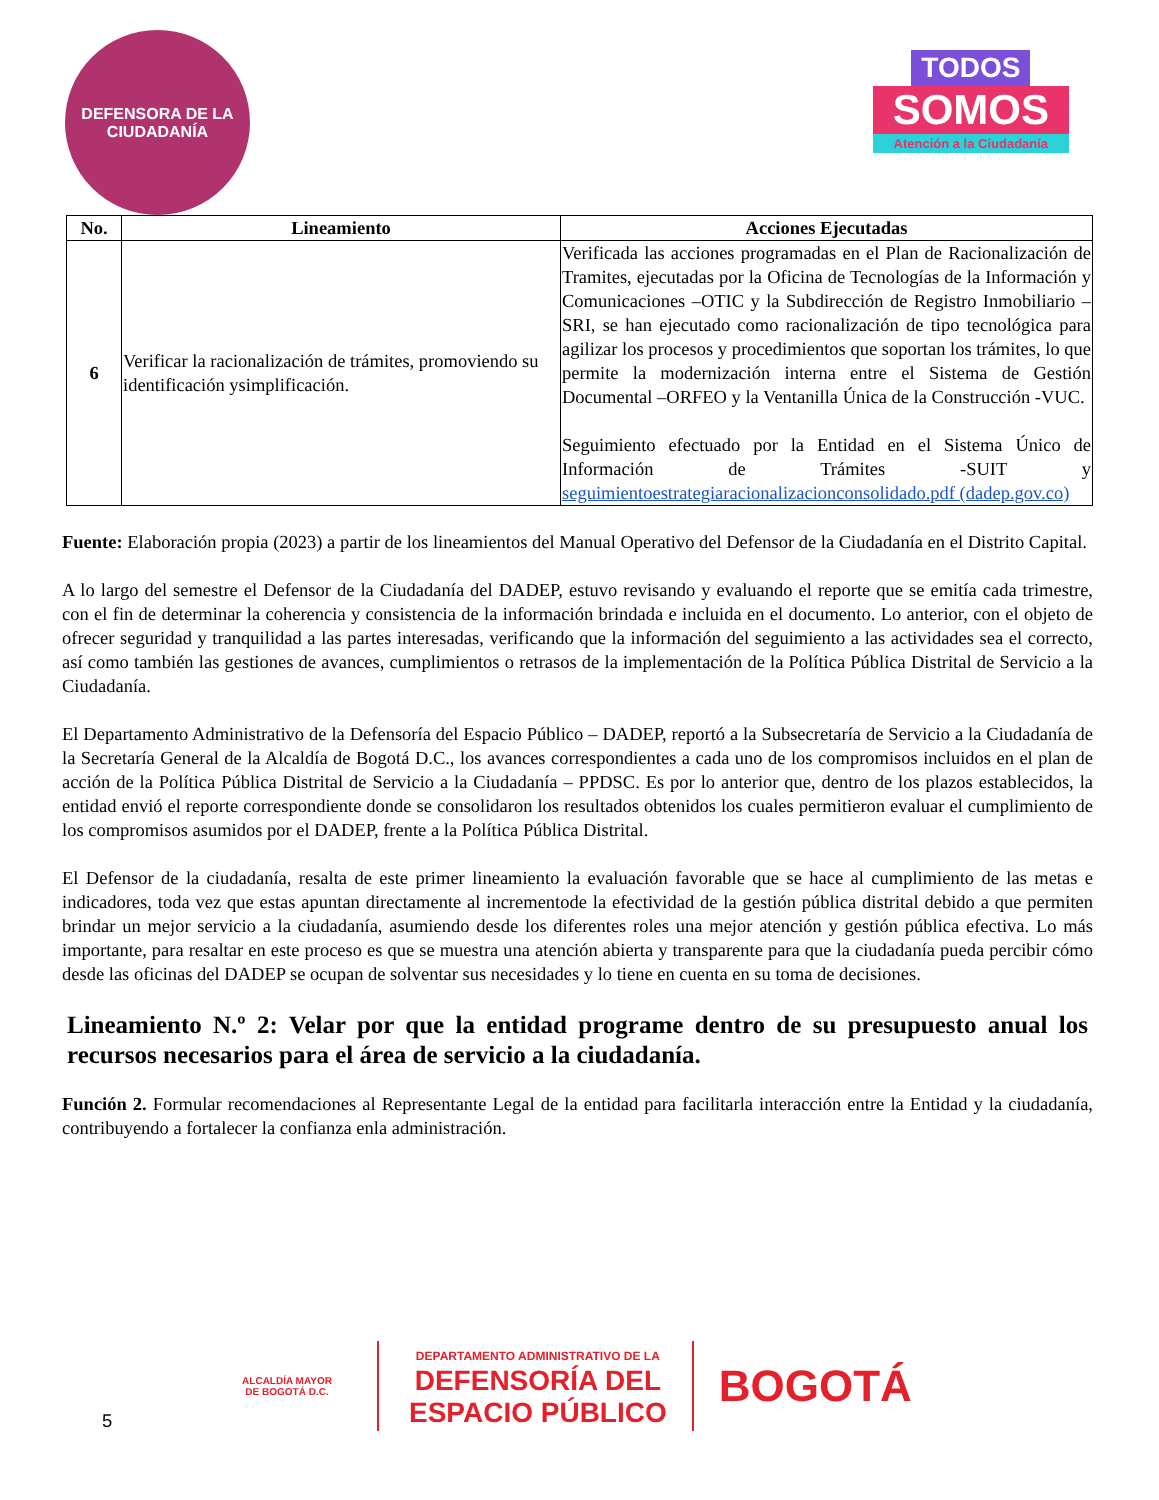DEFENSORA DE LA
CIUDADANÍA
TODOS
SOMOS
Atención a la Ciudadanía
| No. | Lineamiento | Acciones Ejecutadas |
| --- | --- | --- |
| 6 | Verificar la racionalización de trámites, promoviendo su identificación ysimplificación. | Verificada las acciones programadas en el Plan de Racionalización de Tramites, ejecutadas por la Oficina de Tecnologías de la Información y Comunicaciones –OTIC y la Subdirección de Registro Inmobiliario –SRI, se han ejecutado como racionalización de tipo tecnológica para agilizar los procesos y procedimientos que soportan los trámites, lo que permite la modernización interna entre el Sistema de Gestión Documental –ORFEO y la Ventanilla Única de la Construcción -VUC. Seguimiento efectuado por la Entidad en el Sistema Único de Información de Trámites -SUIT y seguimientoestrategiaracionalizacionconsolidado.pdf (dadep.gov.co) |
Fuente: Elaboración propia (2023) a partir de los lineamientos del Manual Operativo del Defensor de la Ciudadanía en el Distrito Capital.
A lo largo del semestre el Defensor de la Ciudadanía del DADEP, estuvo revisando y evaluando el reporte que se emitía cada trimestre, con el fin de determinar la coherencia y consistencia de la información brindada e incluida en el documento. Lo anterior, con el objeto de ofrecer seguridad y tranquilidad a las partes interesadas, verificando que la información del seguimiento a las actividades sea el correcto, así como también las gestiones de avances, cumplimientos o retrasos de la implementación de la Política Pública Distrital de Servicio a la Ciudadanía.
El Departamento Administrativo de la Defensoría del Espacio Público – DADEP, reportó a la Subsecretaría de Servicio a la Ciudadanía de la Secretaría General de la Alcaldía de Bogotá D.C., los avances correspondientes a cada uno de los compromisos incluidos en el plan de acción de la Política Pública Distrital de Servicio a la Ciudadanía – PPDSC. Es por lo anterior que, dentro de los plazos establecidos, la entidad envió el reporte correspondiente donde se consolidaron los resultados obtenidos los cuales permitieron evaluar el cumplimiento de los compromisos asumidos por el DADEP, frente a la Política Pública Distrital.
El Defensor de la ciudadanía, resalta de este primer lineamiento la evaluación favorable que se hace al cumplimiento de las metas e indicadores, toda vez que estas apuntan directamente al incrementode la efectividad de la gestión pública distrital debido a que permiten brindar un mejor servicio a la ciudadanía, asumiendo desde los diferentes roles una mejor atención y gestión pública efectiva. Lo más importante, para resaltar en este proceso es que se muestra una atención abierta y transparente para que la ciudadanía pueda percibir cómo desde las oficinas del DADEP se ocupan de solventar sus necesidades y lo tiene en cuenta en su toma de decisiones.
Lineamiento N.º 2: Velar por que la entidad programe dentro de su presupuesto anual los recursos necesarios para el área de servicio a la ciudadanía.
Función 2. Formular recomendaciones al Representante Legal de la entidad para facilitarla interacción entre la Entidad y la ciudadanía, contribuyendo a fortalecer la confianza enla administración.
5 ALCALDÍA MAYOR
DE BOGOTÁ D.C. DEPARTAMENTO ADMINISTRATIVO DE LA
DEFENSORÍA DEL
ESPACIO PÚBLICO BOGOTÁ